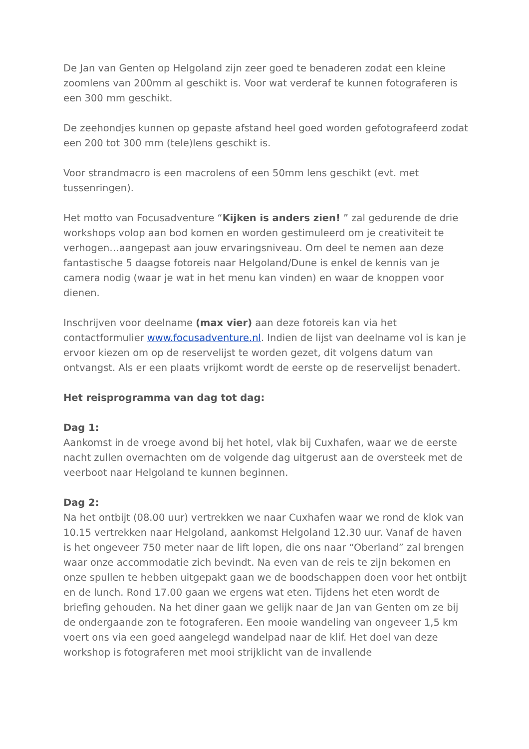De Jan van Genten op Helgoland zijn zeer goed te benaderen zodat een kleine zoomlens van 200mm al geschikt is. Voor wat verderaf te kunnen fotograferen is een 300 mm geschikt.
De zeehondjes kunnen op gepaste afstand heel goed worden gefotografeerd zodat een 200 tot 300 mm (tele)lens geschikt is.
Voor strandmacro is een macrolens of een 50mm lens geschikt (evt. met tussenringen).
Het motto van Focusadventure “Kijken is anders zien! ” zal gedurende de drie workshops volop aan bod komen en worden gestimuleerd om je creativiteit te verhogen…aangepast aan jouw ervaringsniveau. Om deel te nemen aan deze fantastische 5 daagse fotoreis naar Helgoland/Dune is enkel de kennis van je camera nodig (waar je wat in het menu kan vinden) en waar de knoppen voor dienen.
Inschrijven voor deelname (max vier) aan deze fotoreis kan via het contactformulier www.focusadventure.nl. Indien de lijst van deelname vol is kan je ervoor kiezen om op de reservelijst te worden gezet, dit volgens datum van ontvangst. Als er een plaats vrijkomt wordt de eerste op de reservelijst benadert.
Het reisprogramma van dag tot dag:
Dag 1:
Aankomst in de vroege avond bij het hotel, vlak bij Cuxhafen, waar we de eerste nacht zullen overnachten om de volgende dag uitgerust aan de oversteek met de veerboot naar Helgoland te kunnen beginnen.
Dag 2:
Na het ontbijt (08.00 uur) vertrekken we naar Cuxhafen waar we rond de klok van 10.15 vertrekken naar Helgoland, aankomst Helgoland 12.30 uur. Vanaf de haven is het ongeveer 750 meter naar de lift lopen, die ons naar “Oberland” zal brengen waar onze accommodatie zich bevindt. Na even van de reis te zijn bekomen en onze spullen te hebben uitgepakt gaan we de boodschappen doen voor het ontbijt en de lunch. Rond 17.00 gaan we ergens wat eten. Tijdens het eten wordt de briefing gehouden. Na het diner gaan we gelijk naar de Jan van Genten om ze bij de ondergaande zon te fotograferen. Een mooie wandeling van ongeveer 1,5 km voert ons via een goed aangelegd wandelpad naar de klif. Het doel van deze workshop is fotograferen met mooi strijklicht van de invallende